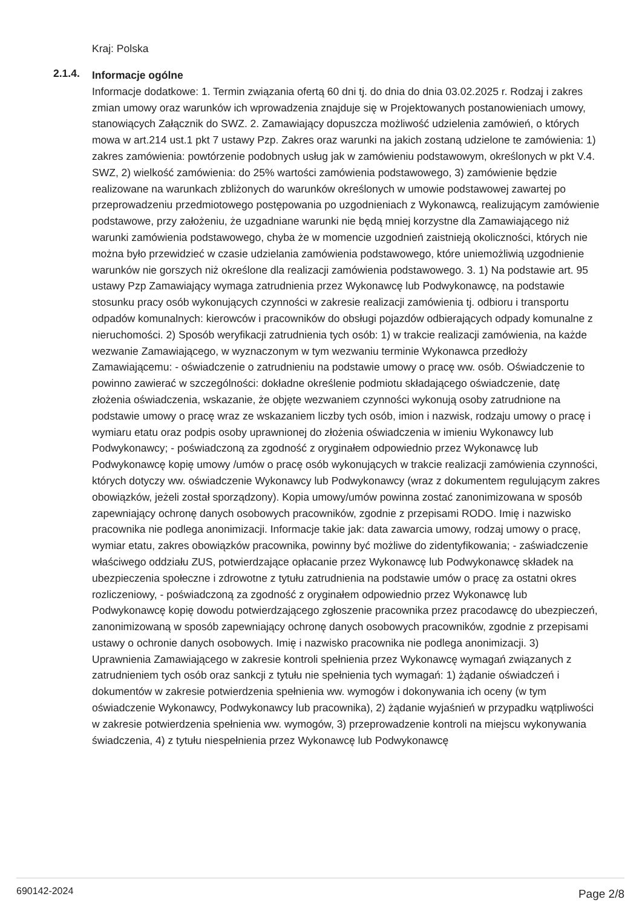Kraj: Polska
2.1.4.
Informacje ogólne
Informacje dodatkowe: 1. Termin związania ofertą 60 dni tj. do dnia do dnia 03.02.2025 r. Rodzaj i zakres zmian umowy oraz warunków ich wprowadzenia znajduje się w Projektowanych postanowieniach umowy, stanowiących Załącznik do SWZ. 2. Zamawiający dopuszcza możliwość udzielenia zamówień, o których mowa w art.214 ust.1 pkt 7 ustawy Pzp. Zakres oraz warunki na jakich zostaną udzielone te zamówienia: 1) zakres zamówienia: powtórzenie podobnych usług jak w zamówieniu podstawowym, określonych w pkt V.4. SWZ, 2) wielkość zamówienia: do 25% wartości zamówienia podstawowego, 3) zamówienie będzie realizowane na warunkach zbliżonych do warunków określonych w umowie podstawowej zawartej po przeprowadzeniu przedmiotowego postępowania po uzgodnieniach z Wykonawcą, realizującym zamówienie podstawowe, przy założeniu, że uzgadniane warunki nie będą mniej korzystne dla Zamawiającego niż warunki zamówienia podstawowego, chyba że w momencie uzgodnień zaistnieją okoliczności, których nie można było przewidzieć w czasie udzielania zamówienia podstawowego, które uniemożliwią uzgodnienie warunków nie gorszych niż określone dla realizacji zamówienia podstawowego. 3. 1) Na podstawie art. 95 ustawy Pzp Zamawiający wymaga zatrudnienia przez Wykonawcę lub Podwykonawcę, na podstawie stosunku pracy osób wykonujących czynności w zakresie realizacji zamówienia tj. odbioru i transportu odpadów komunalnych: kierowców i pracowników do obsługi pojazdów odbierających odpady komunalne z nieruchomości. 2) Sposób weryfikacji zatrudnienia tych osób: 1) w trakcie realizacji zamówienia, na każde wezwanie Zamawiającego, w wyznaczonym w tym wezwaniu terminie Wykonawca przedłoży Zamawiającemu: - oświadczenie o zatrudnieniu na podstawie umowy o pracę ww. osób. Oświadczenie to powinno zawierać w szczególności: dokładne określenie podmiotu składającego oświadczenie, datę złożenia oświadczenia, wskazanie, że objęte wezwaniem czynności wykonują osoby zatrudnione na podstawie umowy o pracę wraz ze wskazaniem liczby tych osób, imion i nazwisk, rodzaju umowy o pracę i wymiaru etatu oraz podpis osoby uprawnionej do złożenia oświadczenia w imieniu Wykonawcy lub Podwykonawcy; - poświadczoną za zgodność z oryginałem odpowiednio przez Wykonawcę lub Podwykonawcę kopię umowy /umów o pracę osób wykonujących w trakcie realizacji zamówienia czynności, których dotyczy ww. oświadczenie Wykonawcy lub Podwykonawcy (wraz z dokumentem regulującym zakres obowiązków, jeżeli został sporządzony). Kopia umowy/umów powinna zostać zanonimizowana w sposób zapewniający ochronę danych osobowych pracowników, zgodnie z przepisami RODO. Imię i nazwisko pracownika nie podlega anonimizacji. Informacje takie jak: data zawarcia umowy, rodzaj umowy o pracę, wymiar etatu, zakres obowiązków pracownika, powinny być możliwe do zidentyfikowania; - zaświadczenie właściwego oddziału ZUS, potwierdzające opłacanie przez Wykonawcę lub Podwykonawcę składek na ubezpieczenia społeczne i zdrowotne z tytułu zatrudnienia na podstawie umów o pracę za ostatni okres rozliczeniowy, - poświadczoną za zgodność z oryginałem odpowiednio przez Wykonawcę lub Podwykonawcę kopię dowodu potwierdzającego zgłoszenie pracownika przez pracodawcę do ubezpieczeń, zanonimizowaną w sposób zapewniający ochronę danych osobowych pracowników, zgodnie z przepisami ustawy o ochronie danych osobowych. Imię i nazwisko pracownika nie podlega anonimizacji. 3) Uprawnienia Zamawiającego w zakresie kontroli spełnienia przez Wykonawcę wymagań związanych z zatrudnieniem tych osób oraz sankcji z tytułu nie spełnienia tych wymagań: 1) żądanie oświadczeń i dokumentów w zakresie potwierdzenia spełnienia ww. wymogów i dokonywania ich oceny (w tym oświadczenie Wykonawcy, Podwykonawcy lub pracownika), 2) żądanie wyjaśnień w przypadku wątpliwości w zakresie potwierdzenia spełnienia ww. wymogów, 3) przeprowadzenie kontroli na miejscu wykonywania świadczenia, 4) z tytułu niespełnienia przez Wykonawcę lub Podwykonawcę
690142-2024 Page 2/8